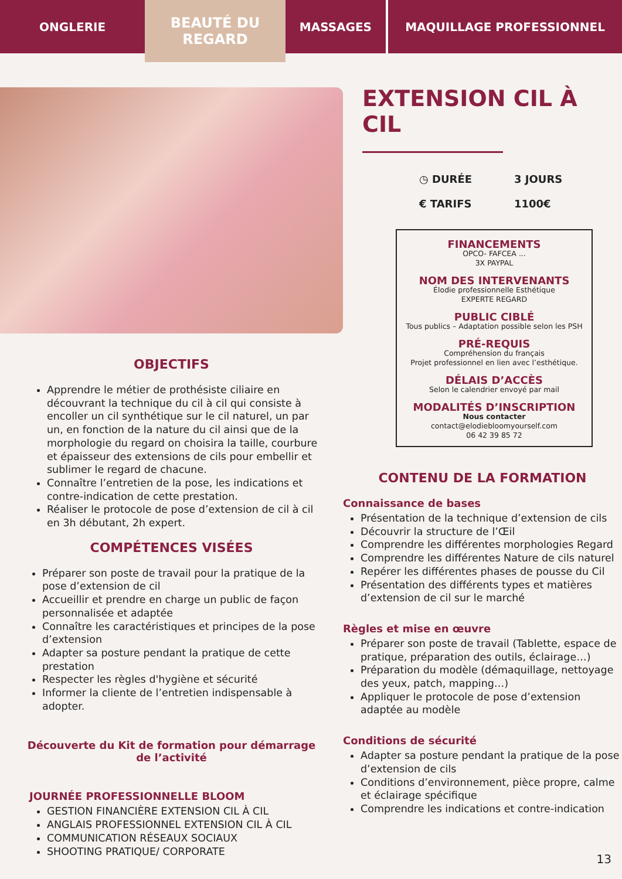ONGLERIE
BEAUTÉ DU
REGARD
MASSAGES MAQUILLAGE PROFESSIONNEL
OBJECTIFS
Apprendre le métier de prothésiste ciliaire en découvrant la technique du cil à cil qui consiste à encoller un cil synthétique sur le cil naturel, un par un, en fonction de la nature du cil ainsi que de la morphologie du regard on choisira la taille, courbure et épaisseur des extensions de cils pour embellir et sublimer le regard de chacune.
Connaître l’entretien de la pose, les indications et contre-indication de cette prestation.
Réaliser le protocole de pose d’extension de cil à cil en 3h débutant, 2h expert.
COMPÉTENCES VISÉES
Préparer son poste de travail pour la pratique de la pose d’extension de cil
Accueillir et prendre en charge un public de façon personnalisée et adaptée
Connaître les caractéristiques et principes de la pose d’extension
Adapter sa posture pendant la pratique de cette prestation
Respecter les règles d'hygiène et sécurité
Informer la cliente de l’entretien indispensable à adopter.
Découverte du Kit de formation pour démarrage
de l’activité
JOURNÉE PROFESSIONNELLE BLOOM
GESTION FINANCIÈRE EXTENSION CIL À CIL
ANGLAIS PROFESSIONNEL EXTENSION CIL À CIL
COMMUNICATION RÉSEAUX SOCIAUX
SHOOTING PRATIQUE/ CORPORATE
EXTENSION CIL À CIL
◷ DURÉE 3 JOURS
€ TARIFS 1100€
FINANCEMENTS
OPCO- FAFCEA ...
3X PAYPAL
NOM DES INTERVENANTS
Élodie professionnelle Esthétique
EXPERTE REGARD
PUBLIC CIBLÉ
Tous publics – Adaptation possible selon les PSH
PRÉ-REQUIS
Compréhension du français
Projet professionnel en lien avec l’esthétique.
DÉLAIS D’ACCÈS
Selon le calendrier envoyé par mail
MODALITÉS D’INSCRIPTION
Nous contacter
contact@elodiebloomyourself.com
06 42 39 85 72
CONTENU DE LA FORMATION
Connaissance de bases
Présentation de la technique d’extension de cils
Découvrir la structure de l’Œil
Comprendre les différentes morphologies Regard
Comprendre les différentes Nature de cils naturel
Repérer les différentes phases de pousse du Cil
Présentation des différents types et matières d’extension de cil sur le marché
Règles et mise en œuvre
Préparer son poste de travail (Tablette, espace de pratique, préparation des outils, éclairage…)
Préparation du modèle (démaquillage, nettoyage des yeux, patch, mapping…)
Appliquer le protocole de pose d’extension adaptée au modèle
Conditions de sécurité
Adapter sa posture pendant la pratique de la pose d’extension de cils
Conditions d’environnement, pièce propre, calme et éclairage spécifique
Comprendre les indications et contre-indication
13